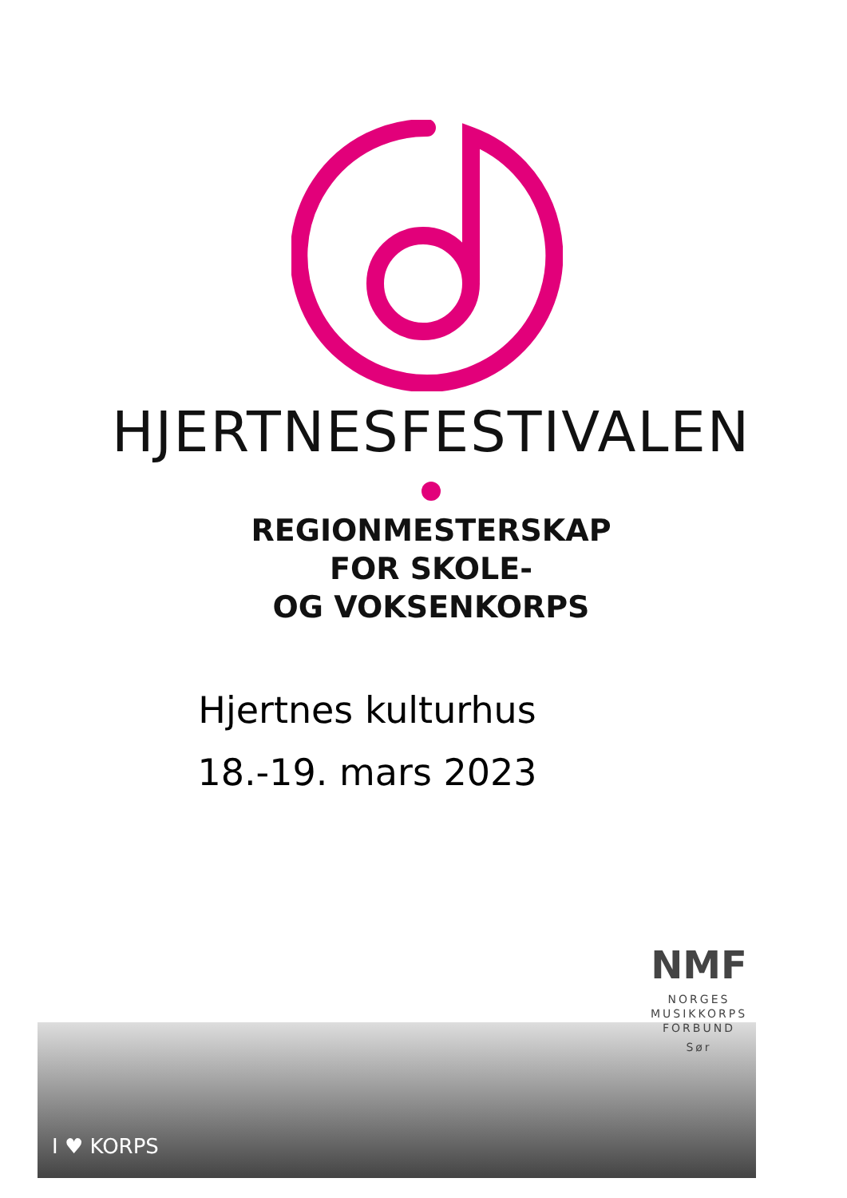HJERTNESFESTIVALEN
REGIONMESTERSKAP
FOR SKOLE-
OG VOKSENKORPS
Hjertnes kulturhus
18.-19. mars 2023
I ♥ KORPS
NMF
NORGES
MUSIKKORPS
FORBUND
Sør